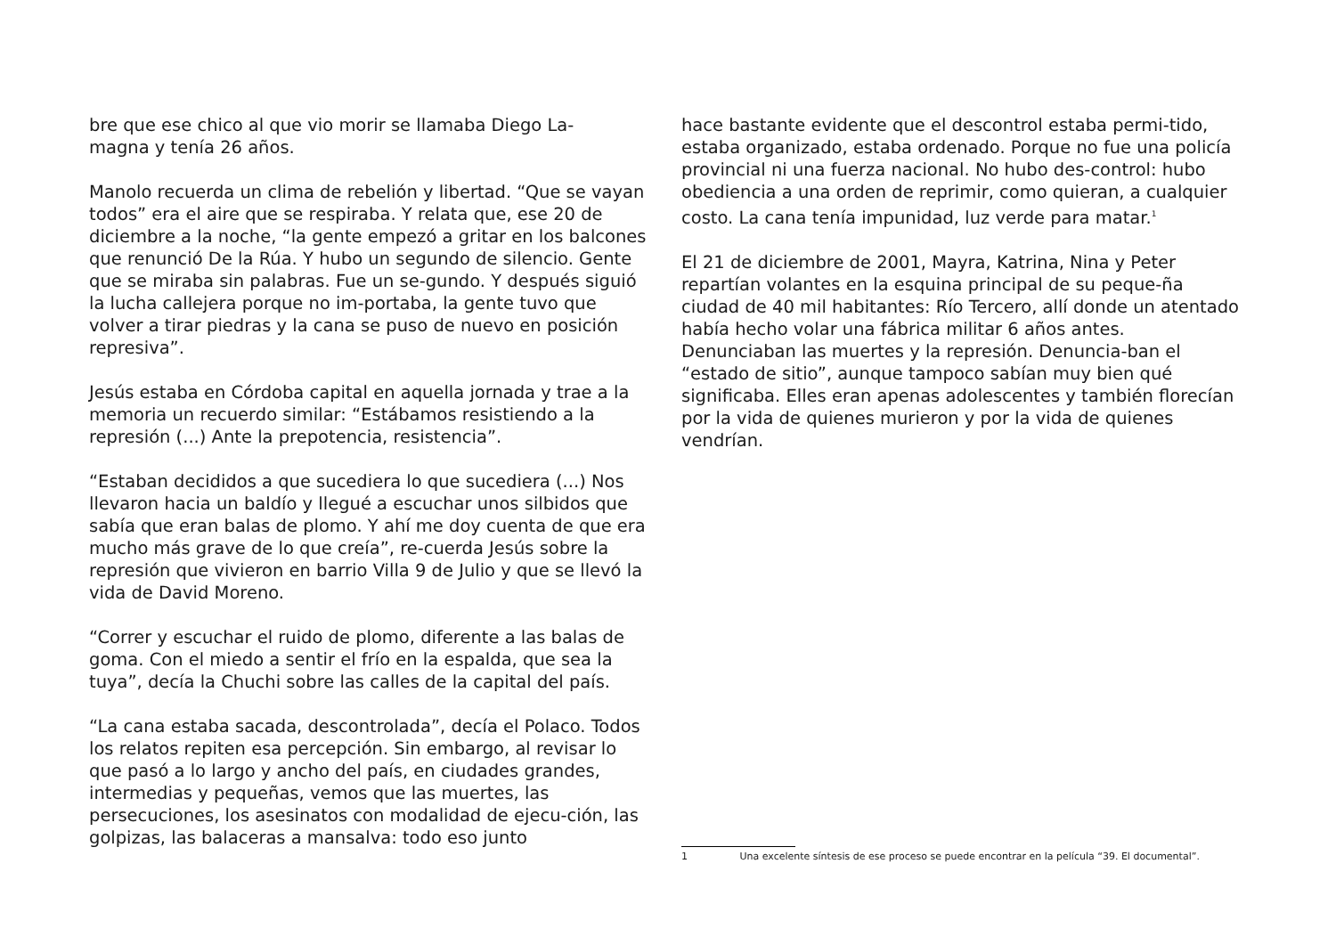bre que ese chico al que vio morir se llamaba Diego La-
magna y tenía 26 años.
Manolo recuerda un clima de rebelión y libertad. “Que se vayan todos” era el aire que se respiraba. Y relata que, ese 20 de diciembre a la noche, “la gente empezó a gritar en los balcones que renunció De la Rúa. Y hubo un segundo de silencio. Gente que se miraba sin palabras. Fue un se-gundo. Y después siguió la lucha callejera porque no im-portaba, la gente tuvo que volver a tirar piedras y la cana se puso de nuevo en posición represiva”.
Jesús estaba en Córdoba capital en aquella jornada y trae a la memoria un recuerdo similar: “Estábamos resistiendo a la represión (...) Ante la prepotencia, resistencia”.
“Estaban decididos a que sucediera lo que sucediera (...) Nos llevaron hacia un baldío y llegué a escuchar unos silbidos que sabía que eran balas de plomo. Y ahí me doy cuenta de que era mucho más grave de lo que creía”, re-cuerda Jesús sobre la represión que vivieron en barrio Villa 9 de Julio y que se llevó la vida de David Moreno.
“Correr y escuchar el ruido de plomo, diferente a las balas de goma. Con el miedo a sentir el frío en la espalda, que sea la tuya”, decía la Chuchi sobre las calles de la capital del país.
“La cana estaba sacada, descontrolada”, decía el Polaco. Todos los relatos repiten esa percepción. Sin embargo, al revisar lo que pasó a lo largo y ancho del país, en ciudades grandes, intermedias y pequeñas, vemos que las muertes, las persecuciones, los asesinatos con modalidad de ejecu-ción, las golpizas, las balaceras a mansalva: todo eso junto
hace bastante evidente que el descontrol estaba permi-tido, estaba organizado, estaba ordenado. Porque no fue una policía provincial ni una fuerza nacional. No hubo des-control: hubo obediencia a una orden de reprimir, como quieran, a cualquier costo. La cana tenía impunidad, luz verde para matar.<sup>1</sup>
El 21 de diciembre de 2001, Mayra, Katrina, Nina y Peter repartían volantes en la esquina principal de su peque-ña ciudad de 40 mil habitantes: Río Tercero, allí donde un atentado había hecho volar una fábrica militar 6 años antes. Denunciaban las muertes y la represión. Denuncia-ban el “estado de sitio”, aunque tampoco sabían muy bien qué significaba. Elles eran apenas adolescentes y también florecían por la vida de quienes murieron y por la vida de quienes vendrían.
1 Una excelente síntesis de ese proceso se puede encontrar en la película “39. El documental”.